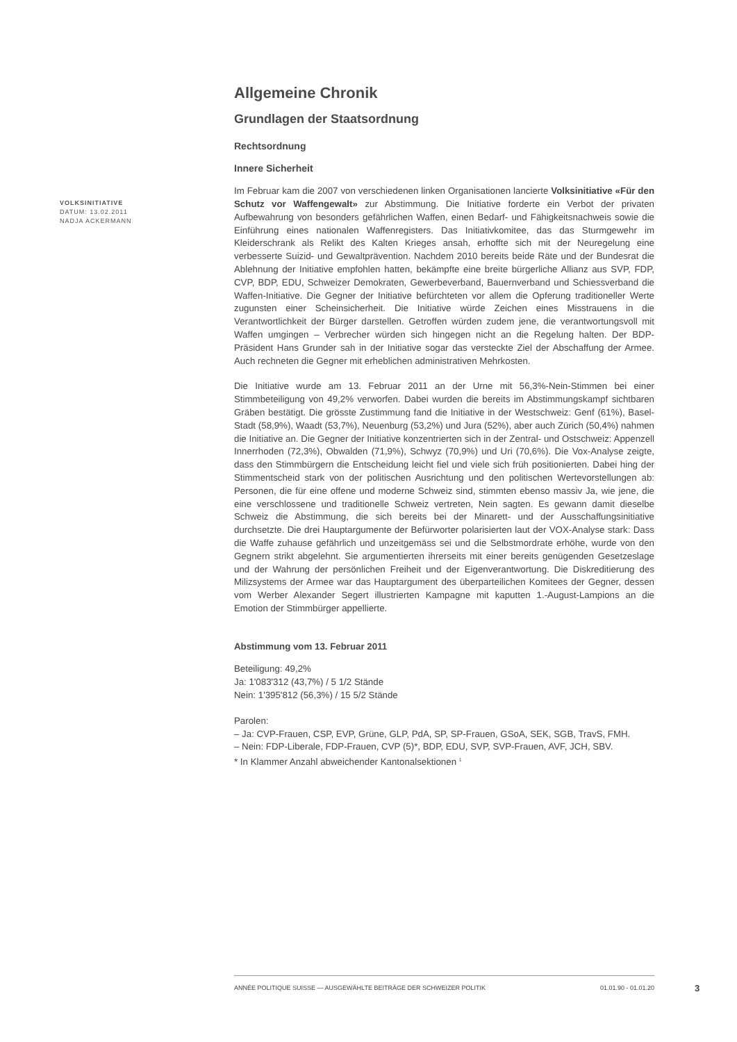VOLKSINITIATIVE
DATUM: 13.02.2011
NADJA ACKERMANN
Allgemeine Chronik
Grundlagen der Staatsordnung
Rechtsordnung
Innere Sicherheit
Im Februar kam die 2007 von verschiedenen linken Organisationen lancierte Volksinitiative «Für den Schutz vor Waffengewalt» zur Abstimmung. Die Initiative forderte ein Verbot der privaten Aufbewahrung von besonders gefährlichen Waffen, einen Bedarf- und Fähigkeitsnachweis sowie die Einführung eines nationalen Waffenregisters. Das Initiativkomitee, das das Sturmgewehr im Kleiderschrank als Relikt des Kalten Krieges ansah, erhoffte sich mit der Neuregelung eine verbesserte Suizid- und Gewaltprävention. Nachdem 2010 bereits beide Räte und der Bundesrat die Ablehnung der Initiative empfohlen hatten, bekämpfte eine breite bürgerliche Allianz aus SVP, FDP, CVP, BDP, EDU, Schweizer Demokraten, Gewerbeverband, Bauernverband und Schiessverband die Waffen-Initiative. Die Gegner der Initiative befürchteten vor allem die Opferung traditioneller Werte zugunsten einer Scheinsicherheit. Die Initiative würde Zeichen eines Misstrauens in die Verantwortlichkeit der Bürger darstellen. Getroffen würden zudem jene, die verantwortungsvoll mit Waffen umgingen – Verbrecher würden sich hingegen nicht an die Regelung halten. Der BDP-Präsident Hans Grunder sah in der Initiative sogar das versteckte Ziel der Abschaffung der Armee. Auch rechneten die Gegner mit erheblichen administrativen Mehrkosten.
Die Initiative wurde am 13. Februar 2011 an der Urne mit 56,3%-Nein-Stimmen bei einer Stimmbeteiligung von 49,2% verworfen. Dabei wurden die bereits im Abstimmungskampf sichtbaren Gräben bestätigt. Die grösste Zustimmung fand die Initiative in der Westschweiz: Genf (61%), Basel-Stadt (58,9%), Waadt (53,7%), Neuenburg (53,2%) und Jura (52%), aber auch Zürich (50,4%) nahmen die Initiative an. Die Gegner der Initiative konzentrierten sich in der Zentral- und Ostschweiz: Appenzell Innerrhoden (72,3%), Obwalden (71,9%), Schwyz (70,9%) und Uri (70,6%). Die Vox-Analyse zeigte, dass den Stimmbürgern die Entscheidung leicht fiel und viele sich früh positionierten. Dabei hing der Stimmentscheid stark von der politischen Ausrichtung und den politischen Wertevorstellungen ab: Personen, die für eine offene und moderne Schweiz sind, stimmten ebenso massiv Ja, wie jene, die eine verschlossene und traditionelle Schweiz vertreten, Nein sagten. Es gewann damit dieselbe Schweiz die Abstimmung, die sich bereits bei der Minarett- und der Ausschaffungsinitiative durchsetzte. Die drei Hauptargumente der Befürworter polarisierten laut der VOX-Analyse stark: Dass die Waffe zuhause gefährlich und unzeitgemäss sei und die Selbstmordrate erhöhe, wurde von den Gegnern strikt abgelehnt. Sie argumentierten ihrerseits mit einer bereits genügenden Gesetzeslage und der Wahrung der persönlichen Freiheit und der Eigenverantwortung. Die Diskreditierung des Milizsystems der Armee war das Hauptargument des überparteilichen Komitees der Gegner, dessen vom Werber Alexander Segert illustrierten Kampagne mit kaputten 1.-August-Lampions an die Emotion der Stimmbürger appellierte.
Abstimmung vom 13. Februar 2011
Beteiligung: 49,2%
Ja: 1'083'312 (43,7%) / 5 1/2 Stände
Nein: 1'395'812 (56,3%) / 15 5/2 Stände
Parolen:
– Ja: CVP-Frauen, CSP, EVP, Grüne, GLP, PdA, SP, SP-Frauen, GSoA, SEK, SGB, TravS, FMH.
– Nein: FDP-Liberale, FDP-Frauen, CVP (5)*, BDP, EDU, SVP, SVP-Frauen, AVF, JCH, SBV.
* In Klammer Anzahl abweichender Kantonalsektionen <sup>1</sup>
ANNÉE POLITIQUE SUISSE — AUSGEWÄHLTE BEITRÄGE DER SCHWEIZER POLITIK 01.01.90 - 01.01.20
3